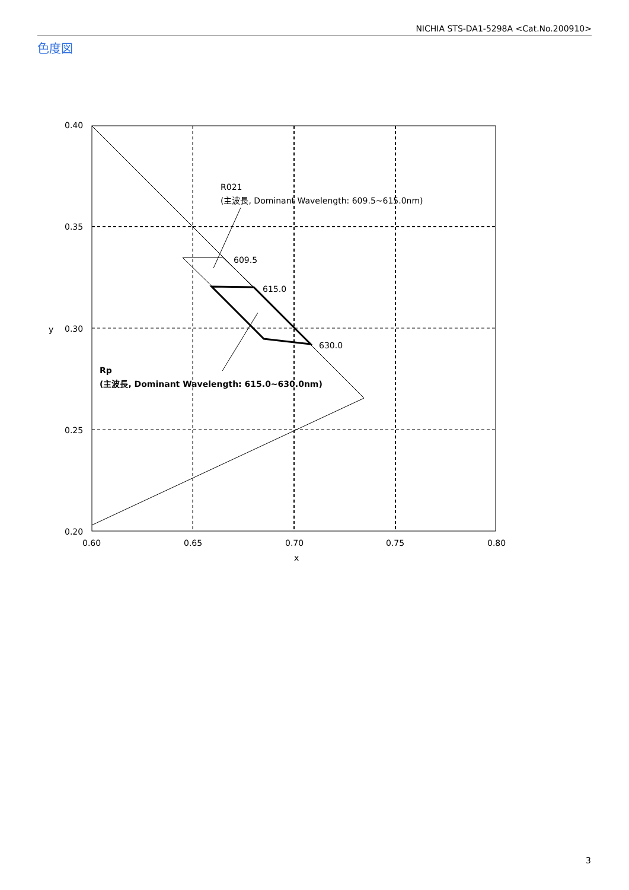NICHIA STS-DA1-5298A <Cat.No.200910>
色度図
R021
(主波長, Dominant Wavelength: 609.5~615.0nm)
609.5
615.0
630.0
Rp
(主波長, Dominant Wavelength: 615.0~630.0nm)
0.40
0.35
0.30
0.25
0.20
y
0.60
0.65
0.70
0.75
0.80
x
3